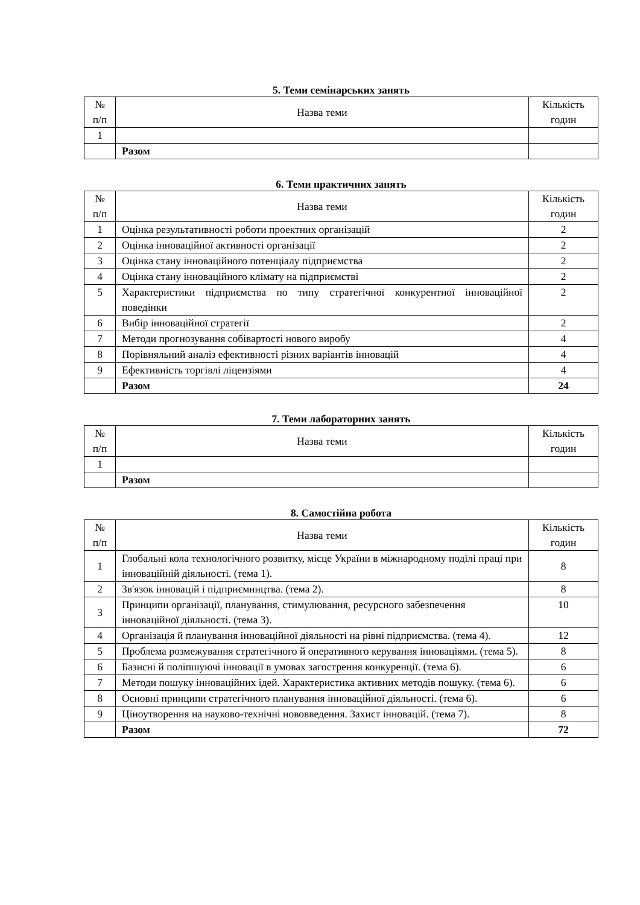5. Теми семінарських занять
| № п/п | Назва теми | Кількість годин |
| --- | --- | --- |
| 1 | | |
| | Разом | |
6. Теми практичних занять
| № п/п | Назва теми | Кількість годин |
| --- | --- | --- |
| 1 | Оцінка результативності роботи проектних організацій | 2 |
| 2 | Оцінка інноваційної активності організації | 2 |
| 3 | Оцінка стану інноваційного потенціалу підприємства | 2 |
| 4 | Оцінка стану інноваційного клімату на підприємстві | 2 |
| 5 | Характеристики підприємства по типу стратегічної конкурентної інноваційної поведінки | 2 |
| 6 | Вибір інноваційної стратегії | 2 |
| 7 | Методи прогнозування собівартості нового виробу | 4 |
| 8 | Порівняльний аналіз ефективності різних варіантів інновацій | 4 |
| 9 | Ефективність торгівлі ліцензіями | 4 |
| | Разом | 24 |
7. Теми лабораторних занять
| № п/п | Назва теми | Кількість годин |
| --- | --- | --- |
| 1 | | |
| | Разом | |
8. Самостійна робота
| № п/п | Назва теми | Кількість годин |
| --- | --- | --- |
| 1 | Глобальні кола технологічного розвитку, місце України в міжнародному поділі праці при інноваційній діяльності. (тема 1). | 8 |
| 2 | Зв'язок інновацій і підприємництва. (тема 2). | 8 |
| 3 | Принципи організації, планування, стимулювання, ресурсного забезпечення інноваційної діяльності. (тема 3). | 10 |
| 4 | Організація й планування інноваційної діяльності на рівні підприємства. (тема 4). | 12 |
| 5 | Проблема розмежування стратегічного й оперативного керування інноваціями. (тема 5). | 8 |
| 6 | Базисні й поліпшуючі інновації в умовах загострення конкуренції. (тема 6). | 6 |
| 7 | Методи пошуку інноваційних ідей. Характеристика активних методів пошуку. (тема 6). | 6 |
| 8 | Основні принципи стратегічного планування інноваційної діяльності. (тема 6). | 6 |
| 9 | Ціноутворення на науково-технічні нововведення. Захист інновацій. (тема 7). | 8 |
| | Разом | 72 |